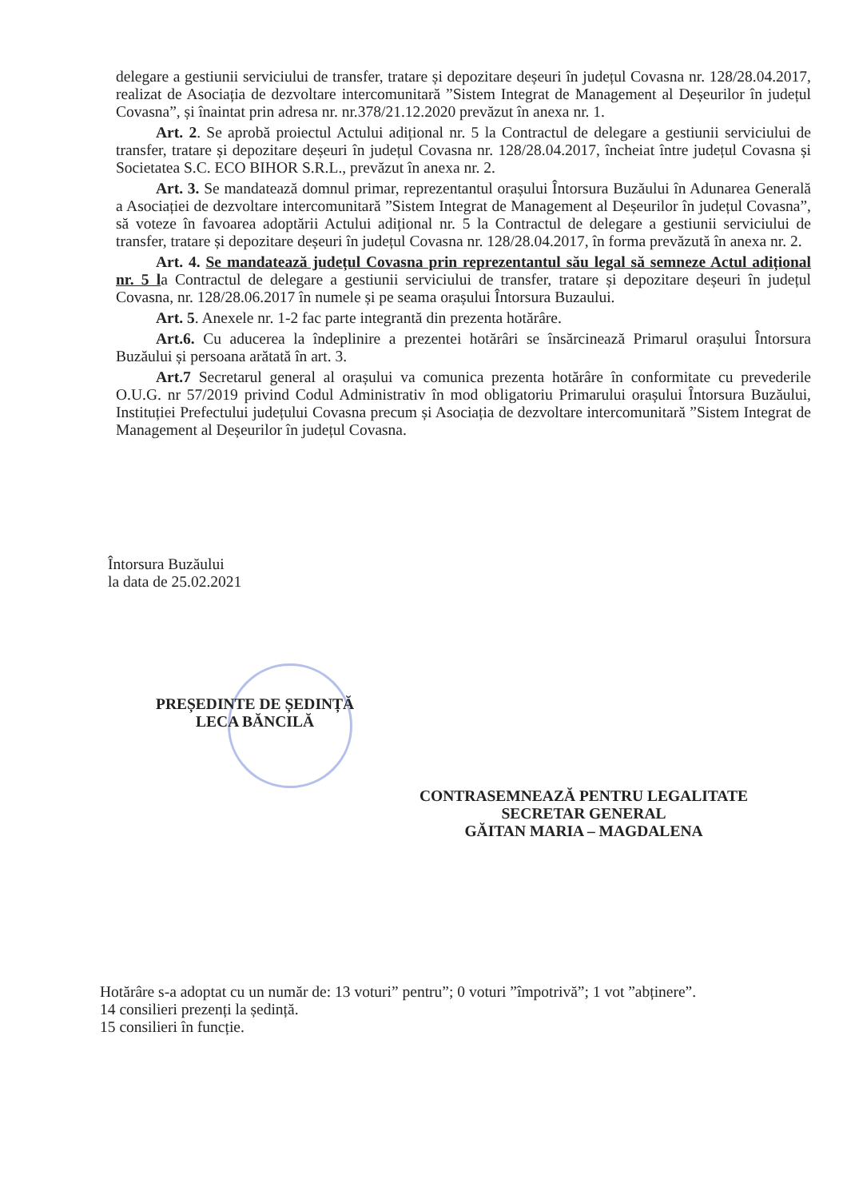delegare a gestiunii serviciului de transfer, tratare și depozitare deșeuri în județul Covasna nr. 128/28.04.2017, realizat de Asociația de dezvoltare intercomunitară ”Sistem Integrat de Management al Deșeurilor în județul Covasna”, și înaintat prin adresa nr. nr.378/21.12.2020 prevăzut în anexa nr. 1.
Art. 2. Se aprobă proiectul Actului adițional nr. 5 la Contractul de delegare a gestiunii serviciului de transfer, tratare și depozitare deșeuri în județul Covasna nr. 128/28.04.2017, încheiat între județul Covasna și Societatea S.C. ECO BIHOR S.R.L., prevăzut în anexa nr. 2.
Art. 3. Se mandatează domnul primar, reprezentantul orașului Întorsura Buzăului în Adunarea Generală a Asociației de dezvoltare intercomunitară ”Sistem Integrat de Management al Deșeurilor în județul Covasna”, să voteze în favoarea adoptării Actului adițional nr. 5 la Contractul de delegare a gestiunii serviciului de transfer, tratare și depozitare deșeuri în județul Covasna nr. 128/28.04.2017, în forma prevăzută în anexa nr. 2.
Art. 4. Se mandatează județul Covasna prin reprezentantul său legal să semneze Actul adițional nr. 5 la Contractul de delegare a gestiunii serviciului de transfer, tratare și depozitare deșeuri în județul Covasna, nr. 128/28.06.2017 în numele și pe seama orașului Întorsura Buzaului.
Art. 5. Anexele nr. 1-2 fac parte integrantă din prezenta hotărâre.
Art.6. Cu aducerea la îndeplinire a prezentei hotărâri se însărcinează Primarul orașului Întorsura Buzăului și persoana arătată în art. 3.
Art.7 Secretarul general al orașului va comunica prezenta hotărâre în conformitate cu prevederile O.U.G. nr 57/2019 privind Codul Administrativ în mod obligatoriu Primarului orașului Întorsura Buzăului, Instituției Prefectului județului Covasna precum și Asociația de dezvoltare intercomunitară ”Sistem Integrat de Management al Deșeurilor în județul Covasna.
Întorsura Buzăului
la data de 25.02.2021
PREȘEDINTE DE ȘEDINȚĂ
LECA BĂNCILĂ
CONTRASEMNEAZĂ PENTRU LEGALITATE
SECRETAR GENERAL
GĂITAN MARIA – MAGDALENA
Hotărâre s-a adoptat cu un număr de: 13 voturi” pentru”; 0 voturi ”împotrivă”; 1 vot ”abținere”.
14 consilieri prezenți la ședință.
15 consilieri în funcție.